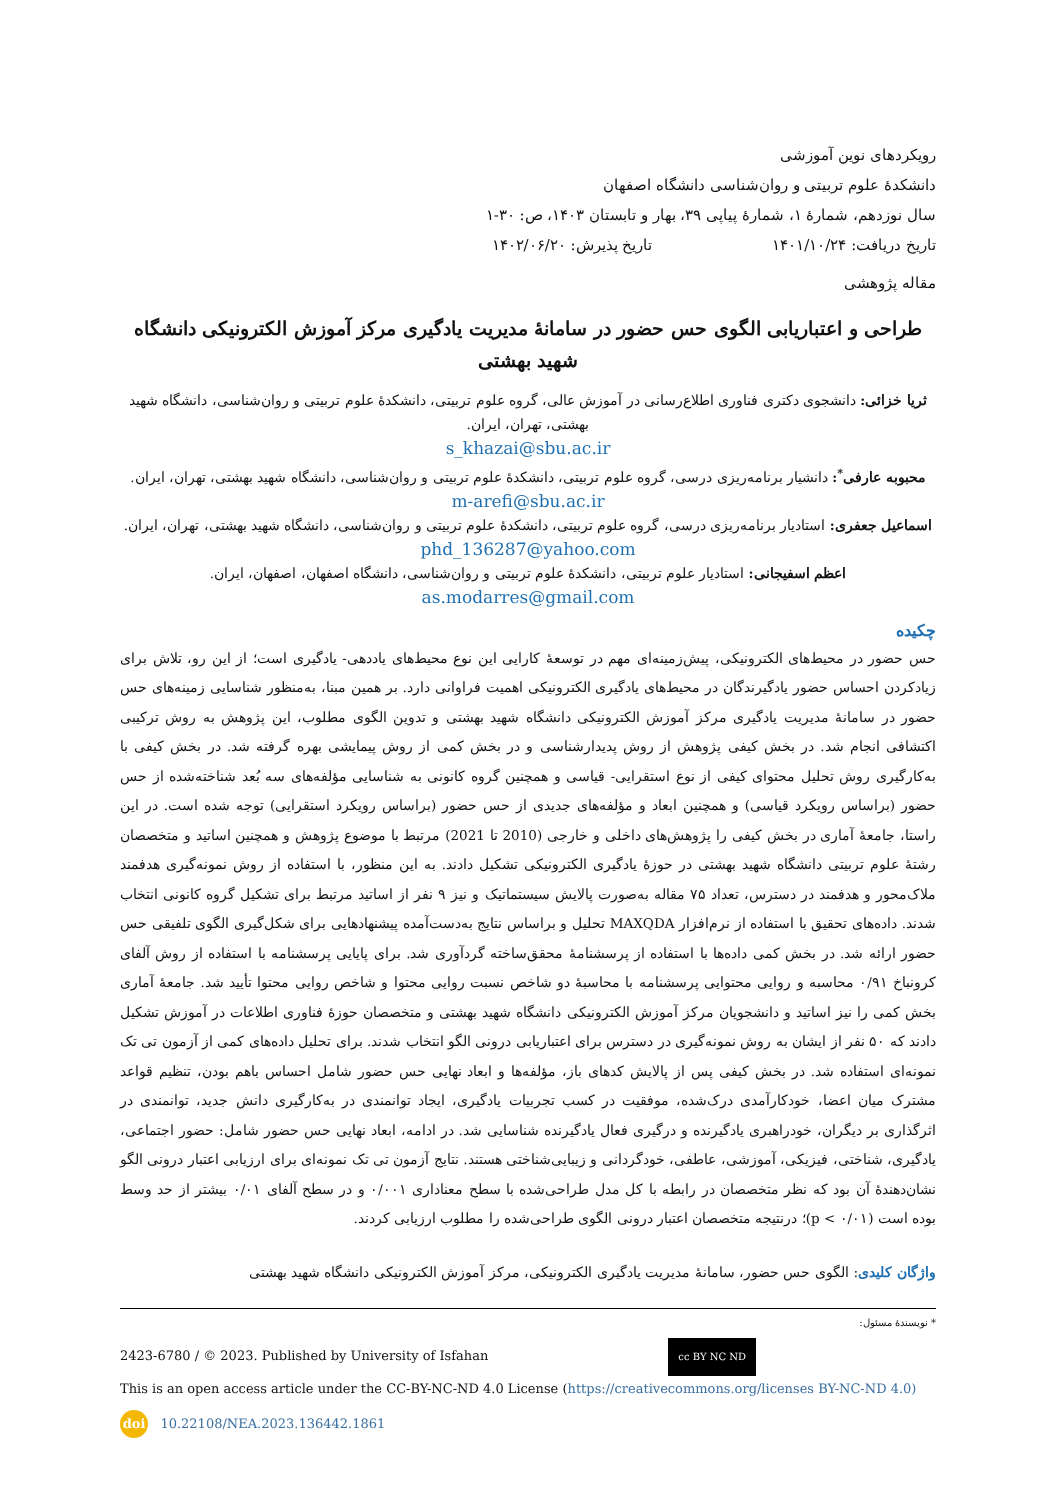رویکردهای نوین آموزشی
دانشکدۀ علوم تربیتی و روان‌شناسی دانشگاه اصفهان
سال نوزدهم، شمارۀ ۱، شمارۀ پیاپی ۳۹، بهار و تابستان ۱۴۰۳، ص: ۳۰-۱
تاریخ دریافت: ۱۴۰۱/۱۰/۲۴ تاریخ پذیرش: ۱۴۰۲/۰۶/۲۰
مقاله پژوهشی
طراحی و اعتباریابی الگوی حس حضور در سامانۀ مدیریت یادگیری مرکز آموزش الکترونیکی دانشگاه شهید بهشتی
ثریا خزائی: دانشجوی دکتری فناوری اطلاع‌رسانی در آموزش عالی، گروه علوم تربیتی، دانشکدۀ علوم تربیتی و روان‌شناسی، دانشگاه شهید بهشتی، تهران، ایران.
s_khazai@sbu.ac.ir
محبوبه عارفی<sup>*</sup>: دانشیار برنامه‌ریزی درسی، گروه علوم تربیتی، دانشکدۀ علوم تربیتی و روان‌شناسی، دانشگاه شهید بهشتی، تهران، ایران.
m-arefi@sbu.ac.ir
اسماعیل جعفری: استادیار برنامه‌ریزی درسی، گروه علوم تربیتی، دانشکدۀ علوم تربیتی و روان‌شناسی، دانشگاه شهید بهشتی، تهران، ایران.
phd_136287@yahoo.com
اعظم اسفیجانی: استادیار علوم تربیتی، دانشکدۀ علوم تربیتی و روان‌شناسی، دانشگاه اصفهان، اصفهان، ایران.
as.modarres@gmail.com
چکیده
حس حضور در محیط‌های الکترونیکی، پیش‌زمینه‌ای مهم در توسعۀ کارایی این نوع محیط‌های یاددهی- یادگیری است؛ از این رو، تلاش برای زیادکردن احساس حضور یادگیرندگان در محیط‌های یادگیری الکترونیکی اهمیت فراوانی دارد. بر همین مبنا، به‌منظور شناسایی زمینه‌های حس حضور در سامانۀ مدیریت یادگیری مرکز آموزش الکترونیکی دانشگاه شهید بهشتی و تدوین الگوی مطلوب، این پژوهش به روش ترکیبی اکتشافی انجام شد. در بخش کیفی پژوهش از روش پدیدارشناسی و در بخش کمی از روش پیمایشی بهره گرفته شد. در بخش کیفی با به‌کارگیری روش تحلیل محتوای کیفی از نوع استقرایی- قیاسی و همچنین گروه کانونی به شناسایی مؤلفه‌های سه بُعد شناخته‌شده از حس حضور (براساس رویکرد قیاسی) و همچنین ابعاد و مؤلفه‌های جدیدی از حس حضور (براساس رویکرد استقرایی) توجه شده است. در این راستا، جامعۀ آماری در بخش کیفی را پژوهش‌های داخلی و خارجی (2010 تا 2021) مرتبط با موضوع پژوهش و همچنین اساتید و متخصصان رشتۀ علوم تربیتی دانشگاه شهید بهشتی در حوزۀ یادگیری الکترونیکی تشکیل دادند. به این منظور، با استفاده از روش نمونه‌گیری هدفمند ملاک‌محور و هدفمند در دسترس، تعداد ۷۵ مقاله به‌صورت پالایش سیستماتیک و نیز ۹ نفر از اساتید مرتبط برای تشکیل گروه کانونی انتخاب شدند. داده‌های تحقیق با استفاده از نرم‌افزار MAXQDA تحلیل و براساس نتایج به‌دست‌آمده پیشنهادهایی برای شکل‌گیری الگوی تلفیقی حس حضور ارائه شد. در بخش کمی داده‌ها با استفاده از پرسشنامۀ محقق‌ساخته گردآوری شد. برای پایایی پرسشنامه با استفاده از روش آلفای کرونباخ ۰/۹۱ محاسبه و روایی محتوایی پرسشنامه با محاسبۀ دو شاخص نسبت روایی محتوا و شاخص روایی محتوا تأیید شد. جامعۀ آماری بخش کمی را نیز اساتید و دانشجویان مرکز آموزش الکترونیکی دانشگاه شهید بهشتی و متخصصان حوزۀ فناوری اطلاعات در آموزش تشکیل دادند که ۵۰ نفر از ایشان به روش نمونه‌گیری در دسترس برای اعتباریابی درونی الگو انتخاب شدند. برای تحلیل داده‌های کمی از آزمون تی تک نمونه‌ای استفاده شد. در بخش کیفی پس از پالایش کدهای باز، مؤلفه‌ها و ابعاد نهایی حس حضور شامل احساس باهم بودن، تنظیم قواعد مشترک میان اعضا، خودکارآمدی درک‌شده، موفقیت در کسب تجربیات یادگیری، ایجاد توانمندی در به‌کارگیری دانش جدید، توانمندی در اثرگذاری بر دیگران، خودراهبری یادگیرنده و درگیری فعال یادگیرنده شناسایی شد. در ادامه، ابعاد نهایی حس حضور شامل: حضور اجتماعی، یادگیری، شناختی، فیزیکی، آموزشی، عاطفی، خودگردانی و زیبایی‌شناختی هستند. نتایج آزمون تی تک نمونه‌ای برای ارزیابی اعتبار درونی الگو نشان‌دهندۀ آن بود که نظر متخصصان در رابطه با کل مدل طراحی‌شده با سطح معناداری ۰/۰۰۱ و در سطح آلفای ۰/۰۱ بیشتر از حد وسط بوده است (p < ۰/۰۱)؛ درنتیجه متخصصان اعتبار درونی الگوی طراحی‌شده را مطلوب ارزیابی کردند.
واژگان کلیدی: الگوی حس حضور، سامانۀ مدیریت یادگیری الکترونیکی، مرکز آموزش الکترونیکی دانشگاه شهید بهشتی
* نویسندۀ مسئول:
2423-6780 / © 2023. Published by University of Isfahan cc BY NC ND
This is an open access article under the CC-BY-NC-ND 4.0 License (https://creativecommons.org/licenses BY-NC-ND 4.0)
doi 10.22108/NEA.2023.136442.1861